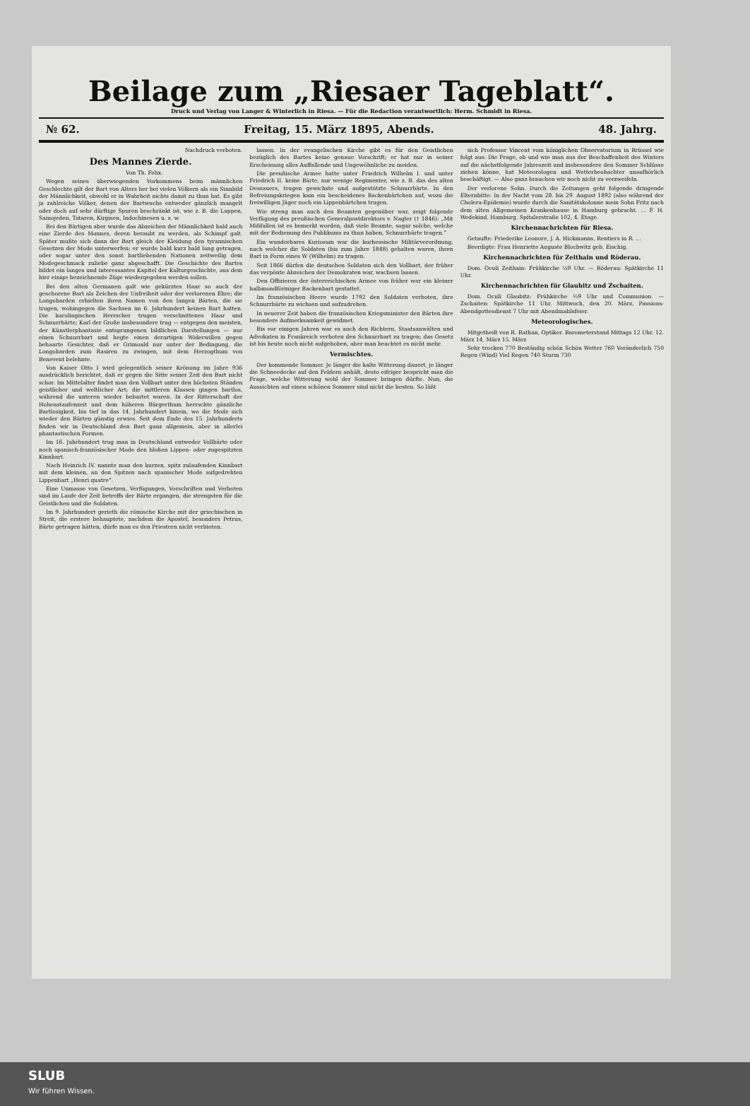Beilage zum „Riesaer Tageblatt“.
Druck und Verlag von Langer & Winterlich in Riesa. — Für die Redaction verantwortlich: Herm. Schmidt in Riesa.
№ 62. Freitag, 15. März 1895, Abends. 48. Jahrg.
Nachdruck verboten.
Des Mannes Zierde.
Von Th. Felix.
Wegen seines überwiegenden Vorkommens beim männlichen Geschlechte gilt der Bart von Alters her bei vielen Völkern als ein Sinnbild der Männlichkeit, obwohl er in Wahrheit nichts damit zu thun hat. Es gibt ja zahlreiche Völker, denen der Bartwuchs entweder gänzlich mangelt oder doch auf sehr dürftige Spuren beschränkt ist, wie z. B. die Lappen, Samojeden, Tataren, Kirgisen, Indochinesen u. s. w.
Bei den Bärtigen aber wurde das Abzeichen der Männlichkeit bald auch eine Zierde des Mannes, deren beraubt zu werden, als Schimpf galt. Später mußte sich dann der Bart gleich der Kleidung den tyrannischen Gesetzen der Mode unterwerfen; er wurde bald kurz bald lang getragen, oder sogar unter den sonst bartliebenden Nationen zeitweilig dem Modegeschmack zuliebe ganz abgeschafft. Die Geschichte des Bartes bildet ein langes und interessantes Kapitel der Kulturgeschichte, aus dem hier einige bezeichnende Züge wiedergegeben werden sollen.
Bei den alten Germanen galt wie gekürztes Haar so auch der geschorene Bart als Zeichen der Unfreiheit oder der verlorenen Ehre; die Longobarden erhielten ihren Namen von den langen Bärten, die sie trugen, wohingegen die Sachsen im 6. Jahrhundert keinen Bart hatten. Die karolingischen Herrscher trugen verschnittenes Haar und Schnurrbärte; Karl der Große insbesondere trug — entgegen den meisten, der Künstlerphantasie entsprungenen bildlichen Darstellungen — nur einen Schnurrbart und hegte einen derartigen Widerwillen gegen behaarte Gesichter, daß er Grimoald nur unter der Bedingung, die Longobarden zum Rasiren zu zwingen, mit dem Herzogthum von Benevent belehnte.
Von Kaiser Otto I wird gelegentlich seiner Krönung im Jahre 936 ausdrücklich berichtet, daß er gegen die Sitte seiner Zeit den Bart nicht schor. Im Mittelalter findet man den Vollbart unter den höchsten Ständen geistlicher und weltlicher Art; die mittleren Klassen gingen bartlos, während die unteren wieder bebartet waren. In der Ritterschaft der Hohenstaufenzeit und dem höheren Bürgerthum herrschte gänzliche Bartlosigkeit, bis tief in das 14. Jahrhundert hinein, wo die Mode sich wieder den Bärten günstig erwies. Seit dem Ende des 15. Jahrhunderts finden wir in Deutschland den Bart ganz allgemein, aber in allerlei phantastischen Formen.
Im 16. Jahrhundert trug man in Deutschland entweder Vollbärte oder noch spanisch-französischer Mode den bloßen Lippen- oder zugespitzten Kinnbart.
Nach Heinrich IV. nannte man den kurzen, spitz zulaufenden Kinnbart mit dem kleinen, an den Spitzen nach spanischer Mode aufgedrehten Lippenbart „Henri quatre“.
Eine Unmasse von Gesetzen, Verfügungen, Vorschriften und Verboten sind im Laufe der Zeit betreffs der Bärte ergangen, die strengsten für die Geistlichen und die Soldaten.
Im 9. Jahrhundert gerieth die römische Kirche mit der griechischen in Streit, die erstere behauptete, nachdem die Apostel, besonders Petrus, Bärte getragen hätten, dürfe man es den Priestern nicht verbieten.
lassen. In der evangelischen Kirche gibt es für den Geistlichen bezüglich des Bartes keine genaue Vorschrift; er hat nur in seiner Erscheinung alles Auffallende und Ungewöhnliche zu meiden.
Die preußische Armee hatte unter Friedrich Wilhelm I. und unter Friedrich II. keine Bärte, nur wenige Regimenter, wie z. B. das des alten Dessauers, trugen gewichste und aufgestützte Schnurrbärte. In den Befreiungskriegen kam ein bescheidenes Backenbärtchen auf, wozu die freiwilligen Jäger noch ein Lippenbärtchen trugen.
Wie streng man auch den Beamten gegenüber war, zeigt folgende Verfügung des preußischen Generalpostdirektors v. Nagler († 1846): „Mit Mißfallen ist es bemerkt worden, daß viele Beamte, sogar solche, welche mit der Bedienung des Publikums zu thun haben, Schnurrbärte tragen.“
Ein wunderbares Kuriosum war die kurhessische Militärverordnung, nach welcher die Soldaten (bis zum Jahre 1848) gehalten waren, ihren Bart in Form eines W (Wilhelm) zu tragen.
Seit 1866 dürfen die deutschen Soldaten sich den Vollbart, der früher das verpönte Abzeichen der Demokraten war, wachsen lassen.
Den Offizieren der österreichischen Armee von früher war ein kleiner halbmondförmiger Backenbart gestattet.
Im französischen Heere wurde 1792 den Soldaten verboten, ihre Schnurrbärte zu wichsen und aufzudrehen.
In neuerer Zeit haben die französischen Kriegsminister den Bärten ihre besondere Aufmerksamkeit gewidmet.
Bis vor einigen Jahren war es auch den Richtern, Staatsanwälten und Advokaten in Frankreich verboten den Schnurrbart zu tragen; das Gesetz ist bis heute noch nicht aufgehoben, aber man beachtet es nicht mehr.
Vermischtes.
Der kommende Sommer. Je länger die kalte Witterung dauert, je länger die Schneedecke auf den Feldern anhält, desto eifriger bespricht man die Frage, welche Witterung wohl der Sommer bringen dürfte. Nun, die Aussichten auf einen schönen Sommer sind nicht die besten. So läßt
sich Professor Vincent vom königlichen Observatorium in Brüssel wie folgt aus: Die Frage, ob und wie man aus der Beschaffenheit des Winters auf die nächstfolgende Jahreszeit und insbesondere den Sommer Schlüsse ziehen könne, hat Meteorologen und Wetterbeobachter unaufhörlich beschäftigt. — Also ganz brauchen wir noch nicht zu verzweifeln.
Der verlorene Sohn. Durch die Zeitungen geht folgende dringende Elternbitte: In der Nacht vom 28. bis 29. August 1892 (also während der Cholera-Epidemie) wurde durch die Sanitätskolonne mein Sohn Fritz nach dem alten Allgemeinen Krankenhause in Hamburg gebracht. ... F. H. Wedekind, Hamburg, Spitalerstraße 102, 4. Etage.
Kirchennachrichten für Riesa.
Getaufte: Friederike Leonore, J. A. Hickmanns, Rentiers in R. ...
Beerdigte: Frau Henriette Auguste Blochwitz geb. Eischig.
Kirchennachrichten für Zeithain und Röderau.
Dom. Oculi Zeithain: Frühkirche ½9 Uhr. — Röderau: Spätkirche 11 Uhr.
Kirchennachrichten für Glaubitz und Zschaiten.
Dom. Oculi Glaubitz: Frühkirche ½9 Uhr und Communion. — Zschaiten: Spätkirche 11 Uhr. Mittwoch, den 20. März, Passions-Abendgottesdienst 7 Uhr mit Abendmahlsfeier.
Meteorologisches.
Mitgetheilt von R. Rathan, Optiker. Barometerstand Mittags 12 Uhr. 12. März 14. März 15. März
Sehr trocken 770 Beständig schön Schön Wetter 760 Veränderlich 750 Regen (Wind) Viel Regen 740 Sturm 730
SLUB
Wir führen Wissen.